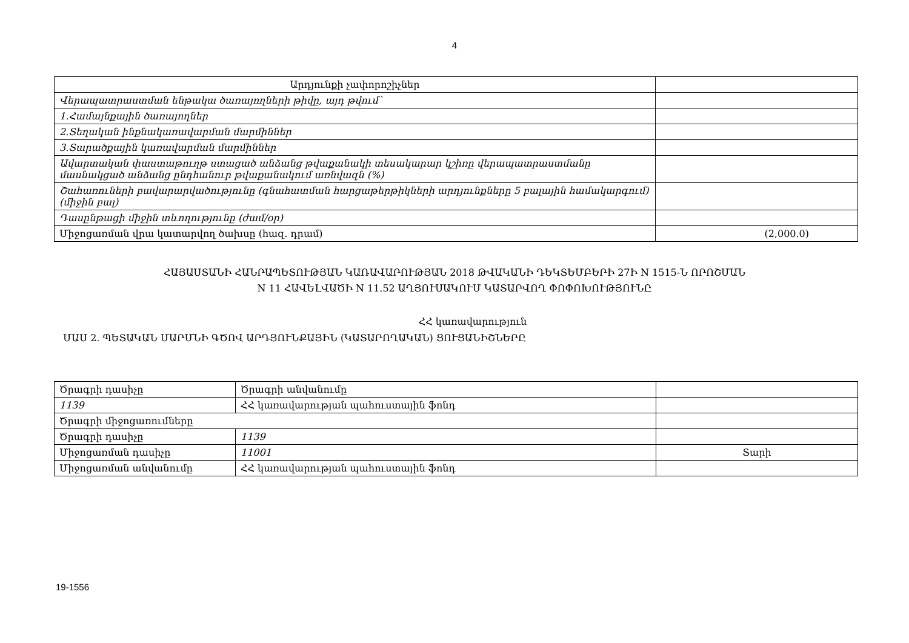4
| Արդյունքի չափորոշիչներ | |
| Վերապատրաստման ենթակա ծառայողների թիվը, այդ թվում՝ | |
| 1.Համայնքային ծառայողներ | |
| 2.Տեղական ինքնակառավարման մարմիններ | |
| 3.Տարածքային կառավարման մարմիններ | |
| Ավարտական փաստաթուղթ ստացած անձանց թվաքանակի տեսակարար կշիռը վերապատրաստմանը մասնակցած անձանց ընդհանուր թվաքանակում առնվազն (%) | |
| Շահառուների բավարարվածությունը (գնահատման հարցաթերթիկների արդյունքները 5 բալային համակարգում) (միջին բալ) | |
| Դասընթացի միջին տևողությունը (ժամ/օր) | |
| Միջոցառման վրա կատարվող ծախսը (հազ. դրամ) | (2,000.0) |
ՀԱՅԱՍՏԱՆԻ ՀԱՆՐԱՊԵՏՈՒԹՅԱՆ ԿԱՌԱՎԱՐՈՒԹՅԱՆ 2018 ԹՎԱԿԱՆԻ ԴԵԿՏԵՄԲԵՐԻ 27Ի N 1515-Ն ՈՐՈՇՄԱՆ
N 11 ՀԱՎԵԼՎԱԾԻ N 11.52 ԱՂՅՈՒՍԱԿՈՒՄ ԿԱՏԱՐՎՈՂ ՓՈՓՈԽՈՒԹՅՈՒՆԸ
ՀՀ կառավարություն
ՄԱՍ 2. ՊԵՏԱԿԱՆ ՄԱՐՄՆԻ ԳԾՈՎ ԱՐԴՅՈՒՆՔԱՅԻՆ (ԿԱՏԱՐՈՂԱԿԱՆ) ՑՈՒՑԱՆԻՇՆԵՐԸ
| Ծրագրի դասիչը | Ծրագրի անվանումը | |
| 1139 | ՀՀ կառավարության պահուստային ֆոնդ | |
| Ծրագրի միջոցառումները | | |
| Ծրագրի դասիչը | 1139 | |
| Միջոցառման դասիչը | 11001 | Տարի |
| Միջոցառման անվանումը | ՀՀ կառավարության պահուստային ֆոնդ | |
19-1556